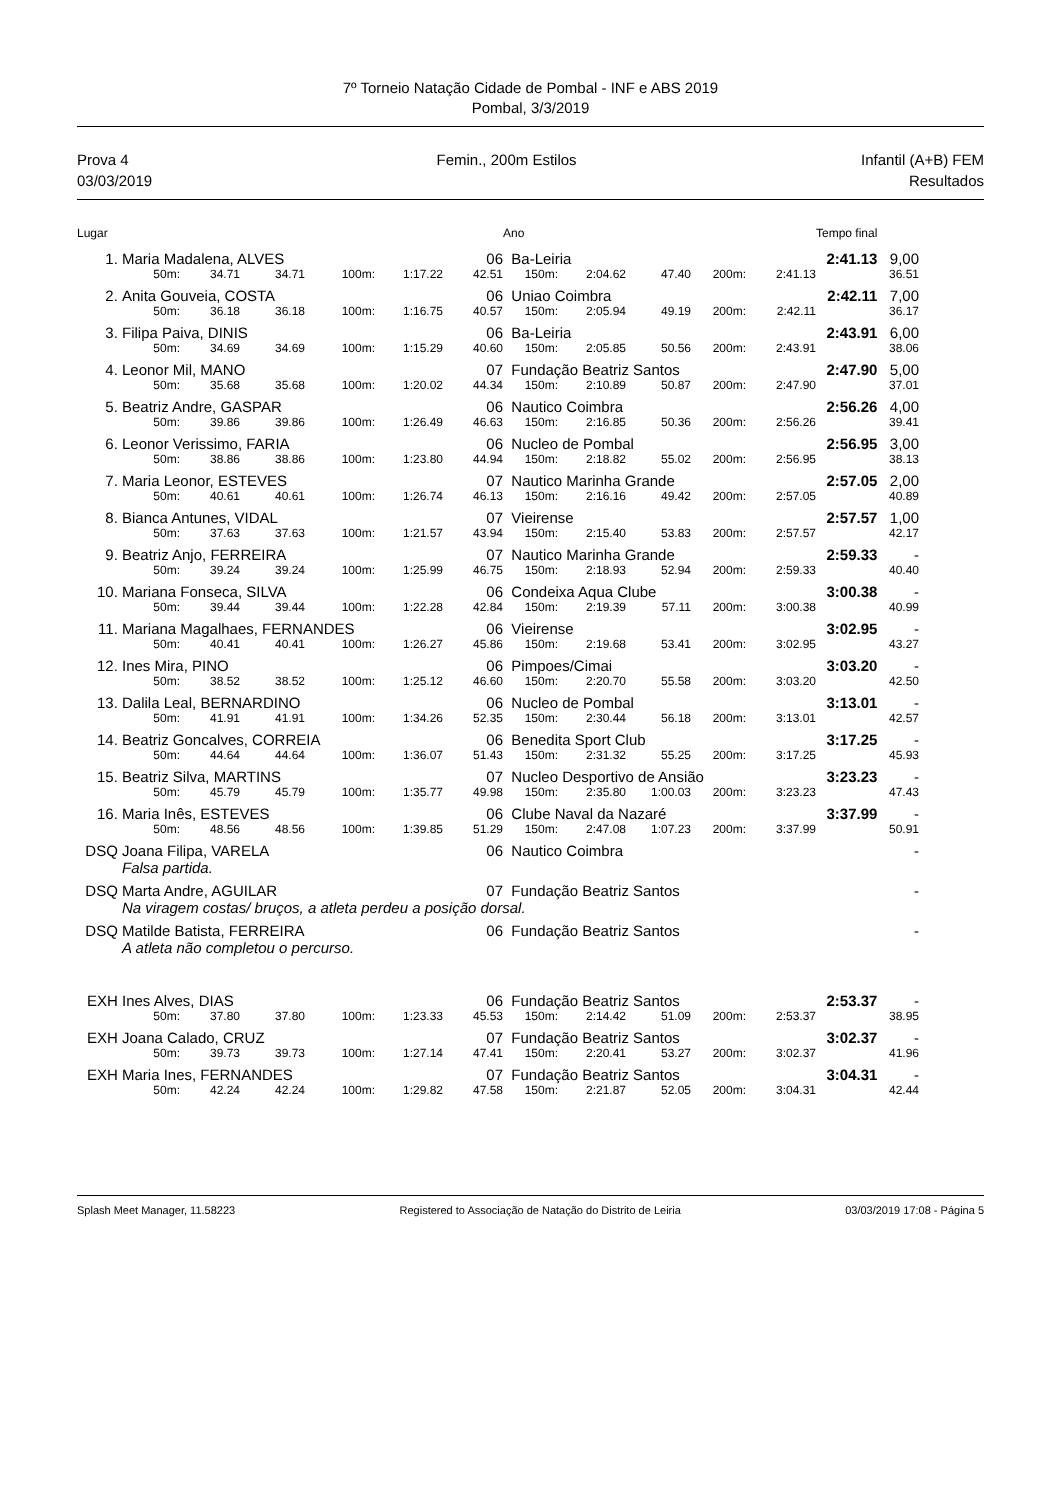7º Torneio Natação Cidade de Pombal - INF e ABS 2019
Pombal, 3/3/2019
Prova 4
03/03/2019
Femin., 200m Estilos Infantil (A+B) FEM
Resultados
| Lugar | | | | | | | Ano | | | | | Tempo final | |
| --- | --- | --- | --- | --- | --- | --- | --- | --- | --- | --- | --- | --- | --- |
| 1. | Maria Madalena, ALVES | | | | | 06 | Ba-Leiria | | | | 2:41.13 | | 9,00 |
| | 50m: | 34.71 | 34.71 | 100m: | 1:17.22 | 42.51 | 150m: | 2:04.62 | 47.40 | 200m: | 2:41.13 | 36.51 | |
| 2. | Anita Gouveia, COSTA | | | | | 06 | Uniao Coimbra | | | | 2:42.11 | | 7,00 |
| | 50m: | 36.18 | 36.18 | 100m: | 1:16.75 | 40.57 | 150m: | 2:05.94 | 49.19 | 200m: | 2:42.11 | 36.17 | |
| 3. | Filipa Paiva, DINIS | | | | | 06 | Ba-Leiria | | | | 2:43.91 | | 6,00 |
| | 50m: | 34.69 | 34.69 | 100m: | 1:15.29 | 40.60 | 150m: | 2:05.85 | 50.56 | 200m: | 2:43.91 | 38.06 | |
| 4. | Leonor Mil, MANO | | | | | 07 | Fundação Beatriz Santos | | | | 2:47.90 | | 5,00 |
| | 50m: | 35.68 | 35.68 | 100m: | 1:20.02 | 44.34 | 150m: | 2:10.89 | 50.87 | 200m: | 2:47.90 | 37.01 | |
| 5. | Beatriz Andre, GASPAR | | | | | 06 | Nautico Coimbra | | | | 2:56.26 | | 4,00 |
| | 50m: | 39.86 | 39.86 | 100m: | 1:26.49 | 46.63 | 150m: | 2:16.85 | 50.36 | 200m: | 2:56.26 | 39.41 | |
| 6. | Leonor Verissimo, FARIA | | | | | 06 | Nucleo de Pombal | | | | 2:56.95 | | 3,00 |
| | 50m: | 38.86 | 38.86 | 100m: | 1:23.80 | 44.94 | 150m: | 2:18.82 | 55.02 | 200m: | 2:56.95 | 38.13 | |
| 7. | Maria Leonor, ESTEVES | | | | | 07 | Nautico Marinha Grande | | | | 2:57.05 | | 2,00 |
| | 50m: | 40.61 | 40.61 | 100m: | 1:26.74 | 46.13 | 150m: | 2:16.16 | 49.42 | 200m: | 2:57.05 | 40.89 | |
| 8. | Bianca Antunes, VIDAL | | | | | 07 | Vieirense | | | | 2:57.57 | | 1,00 |
| | 50m: | 37.63 | 37.63 | 100m: | 1:21.57 | 43.94 | 150m: | 2:15.40 | 53.83 | 200m: | 2:57.57 | 42.17 | |
| 9. | Beatriz Anjo, FERREIRA | | | | | 07 | Nautico Marinha Grande | | | | 2:59.33 | | - |
| | 50m: | 39.24 | 39.24 | 100m: | 1:25.99 | 46.75 | 150m: | 2:18.93 | 52.94 | 200m: | 2:59.33 | 40.40 | |
| 10. | Mariana Fonseca, SILVA | | | | | 06 | Condeixa Aqua Clube | | | | 3:00.38 | | - |
| | 50m: | 39.44 | 39.44 | 100m: | 1:22.28 | 42.84 | 150m: | 2:19.39 | 57.11 | 200m: | 3:00.38 | 40.99 | |
| 11. | Mariana Magalhaes, FERNANDES | | | | | 06 | Vieirense | | | | 3:02.95 | | - |
| | 50m: | 40.41 | 40.41 | 100m: | 1:26.27 | 45.86 | 150m: | 2:19.68 | 53.41 | 200m: | 3:02.95 | 43.27 | |
| 12. | Ines Mira, PINO | | | | | 06 | Pimpoes/Cimai | | | | 3:03.20 | | - |
| | 50m: | 38.52 | 38.52 | 100m: | 1:25.12 | 46.60 | 150m: | 2:20.70 | 55.58 | 200m: | 3:03.20 | 42.50 | |
| 13. | Dalila Leal, BERNARDINO | | | | | 06 | Nucleo de Pombal | | | | 3:13.01 | | - |
| | 50m: | 41.91 | 41.91 | 100m: | 1:34.26 | 52.35 | 150m: | 2:30.44 | 56.18 | 200m: | 3:13.01 | 42.57 | |
| 14. | Beatriz Goncalves, CORREIA | | | | | 06 | Benedita Sport Club | | | | 3:17.25 | | - |
| | 50m: | 44.64 | 44.64 | 100m: | 1:36.07 | 51.43 | 150m: | 2:31.32 | 55.25 | 200m: | 3:17.25 | 45.93 | |
| 15. | Beatriz Silva, MARTINS | | | | | 07 | Nucleo Desportivo de Ansião | | | | 3:23.23 | | - |
| | 50m: | 45.79 | 45.79 | 100m: | 1:35.77 | 49.98 | 150m: | 2:35.80 | 1:00.03 | 200m: | 3:23.23 | 47.43 | |
| 16. | Maria Inês, ESTEVES | | | | | 06 | Clube Naval da Nazaré | | | | 3:37.99 | | - |
| | 50m: | 48.56 | 48.56 | 100m: | 1:39.85 | 51.29 | 150m: | 2:47.08 | 1:07.23 | 200m: | 3:37.99 | 50.91 | |
| DSQ | Joana Filipa, VARELA | | | | | 06 | Nautico Coimbra | | | | | | - |
| | Falsa partida. | | | | | | | | | | | | |
| DSQ | Marta Andre, AGUILAR | | | | | 07 | Fundação Beatriz Santos | | | | | | - |
| | Na viragem costas/ bruços, a atleta perdeu a posição dorsal. | | | | | | | | | | | | |
| DSQ | Matilde Batista, FERREIRA | | | | | 06 | Fundação Beatriz Santos | | | | | | - |
| | A atleta não completou o percurso. | | | | | | | | | | | | |
| EXH | Ines Alves, DIAS | | | | | 06 | Fundação Beatriz Santos | | | | 2:53.37 | | - |
| | 50m: | 37.80 | 37.80 | 100m: | 1:23.33 | 45.53 | 150m: | 2:14.42 | 51.09 | 200m: | 2:53.37 | 38.95 | |
| EXH | Joana Calado, CRUZ | | | | | 07 | Fundação Beatriz Santos | | | | 3:02.37 | | - |
| | 50m: | 39.73 | 39.73 | 100m: | 1:27.14 | 47.41 | 150m: | 2:20.41 | 53.27 | 200m: | 3:02.37 | 41.96 | |
| EXH | Maria Ines, FERNANDES | | | | | 07 | Fundação Beatriz Santos | | | | 3:04.31 | | - |
| | 50m: | 42.24 | 42.24 | 100m: | 1:29.82 | 47.58 | 150m: | 2:21.87 | 52.05 | 200m: | 3:04.31 | 42.44 | |
Splash Meet Manager, 11.58223 Registered to Associação de Natação do Distrito de Leiria 03/03/2019 17:08 - Página 5